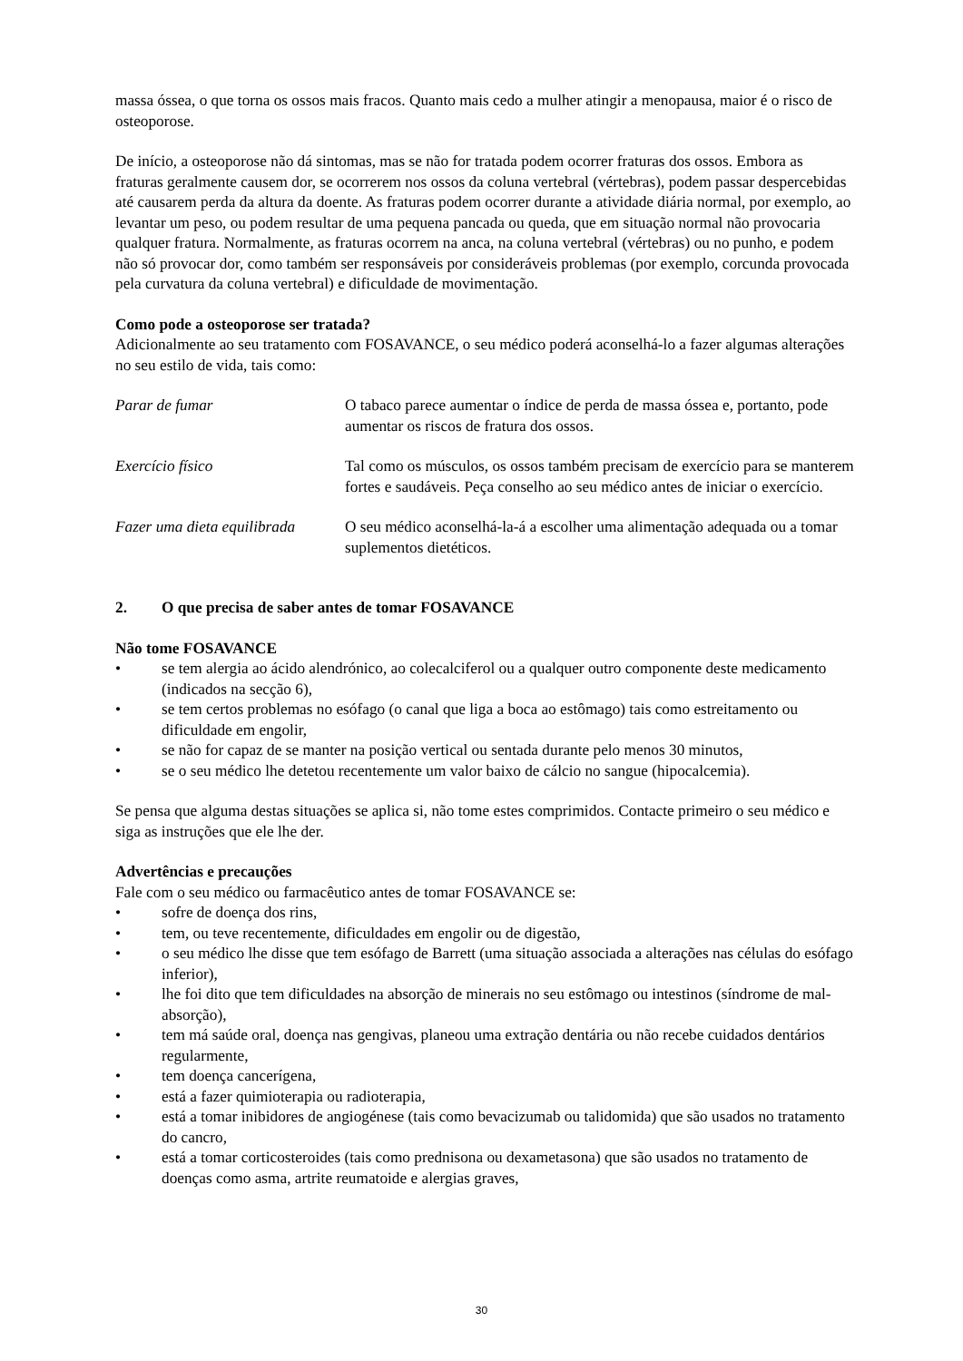massa óssea, o que torna os ossos mais fracos. Quanto mais cedo a mulher atingir a menopausa, maior é o risco de osteoporose.
De início, a osteoporose não dá sintomas, mas se não for tratada podem ocorrer fraturas dos ossos. Embora as fraturas geralmente causem dor, se ocorrerem nos ossos da coluna vertebral (vértebras), podem passar despercebidas até causarem perda da altura da doente. As fraturas podem ocorrer durante a atividade diária normal, por exemplo, ao levantar um peso, ou podem resultar de uma pequena pancada ou queda, que em situação normal não provocaria qualquer fratura. Normalmente, as fraturas ocorrem na anca, na coluna vertebral (vértebras) ou no punho, e podem não só provocar dor, como também ser responsáveis por consideráveis problemas (por exemplo, corcunda provocada pela curvatura da coluna vertebral) e dificuldade de movimentação.
Como pode a osteoporose ser tratada?
Adicionalmente ao seu tratamento com FOSAVANCE, o seu médico poderá aconselhá-lo a fazer algumas alterações no seu estilo de vida, tais como:
Parar de fumar O tabaco parece aumentar o índice de perda de massa óssea e, portanto, pode aumentar os riscos de fratura dos ossos.
Exercício físico Tal como os músculos, os ossos também precisam de exercício para se manterem fortes e saudáveis. Peça conselho ao seu médico antes de iniciar o exercício.
Fazer uma dieta equilibrada
O seu médico aconselhá-la-á a escolher uma alimentação adequada ou a tomar suplementos dietéticos.
2. O que precisa de saber antes de tomar FOSAVANCE
Não tome FOSAVANCE
• se tem alergia ao ácido alendrónico, ao colecalciferol ou a qualquer outro componente deste medicamento (indicados na secção 6),
• se tem certos problemas no esófago (o canal que liga a boca ao estômago) tais como estreitamento ou dificuldade em engolir,
• se não for capaz de se manter na posição vertical ou sentada durante pelo menos 30 minutos,
• se o seu médico lhe detetou recentemente um valor baixo de cálcio no sangue (hipocalcemia).
Se pensa que alguma destas situações se aplica si, não tome estes comprimidos. Contacte primeiro o seu médico e siga as instruções que ele lhe der.
Advertências e precauções
Fale com o seu médico ou farmacêutico antes de tomar FOSAVANCE se:
• sofre de doença dos rins,
• tem, ou teve recentemente, dificuldades em engolir ou de digestão,
• o seu médico lhe disse que tem esófago de Barrett (uma situação associada a alterações nas células do esófago inferior),
• lhe foi dito que tem dificuldades na absorção de minerais no seu estômago ou intestinos (síndrome de mal-absorção),
• tem má saúde oral, doença nas gengivas, planeou uma extração dentária ou não recebe cuidados dentários regularmente,
• tem doença cancerígena,
• está a fazer quimioterapia ou radioterapia,
• está a tomar inibidores de angiogénese (tais como bevacizumab ou talidomida) que são usados no tratamento do cancro,
• está a tomar corticosteroides (tais como prednisona ou dexametasona) que são usados no tratamento de doenças como asma, artrite reumatoide e alergias graves,
30